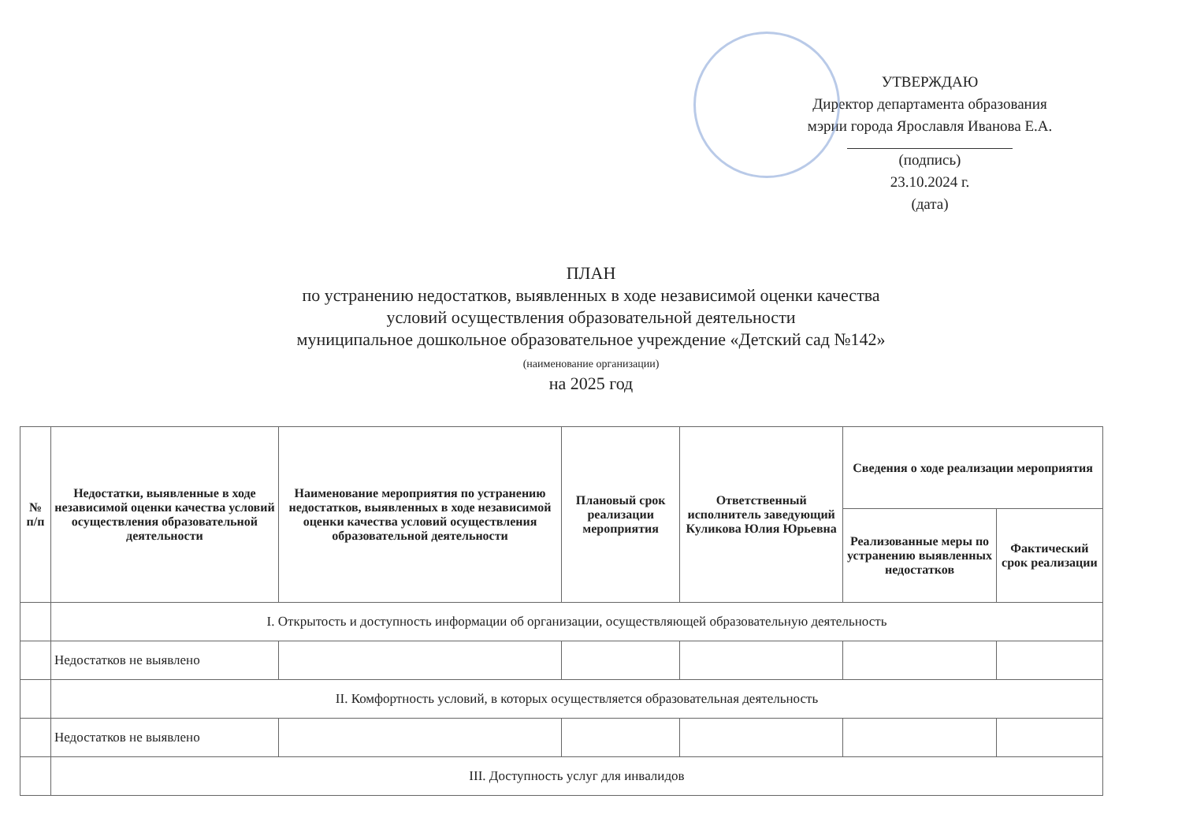УТВЕРЖДАЮ
Директор департамента образования
мэрии города Ярославля Иванова Е.А.
(подпись)
23.10.2024 г.
(дата)
ПЛАН
по устранению недостатков, выявленных в ходе независимой оценки качества
условий осуществления образовательной деятельности
муниципальное дошкольное образовательное учреждение «Детский сад №142»
(наименование организации)
на 2025 год
| № п/п | Недостатки, выявленные в ходе независимой оценки качества условий осуществления образовательной деятельности | Наименование мероприятия по устранению недостатков, выявленных в ходе независимой оценки качества условий осуществления образовательной деятельности | Плановый срок реализации мероприятия | Ответственный исполнитель заведующий Куликова Юлия Юрьевна | Сведения о ходе реализации мероприятия | |
| --- | --- | --- | --- | --- | --- | --- |
| | | | | | Реализованные меры по устранению выявленных недостатков | Фактический срок реализации |
| | I. Открытость и доступность информации об организации, осуществляющей образовательную деятельность | | | | | |
| | Недостатков не выявлено | | | | | |
| | II. Комфортность условий, в которых осуществляется образовательная деятельность | | | | | |
| | Недостатков не выявлено | | | | | |
| | III. Доступность услуг для инвалидов | | | | | |